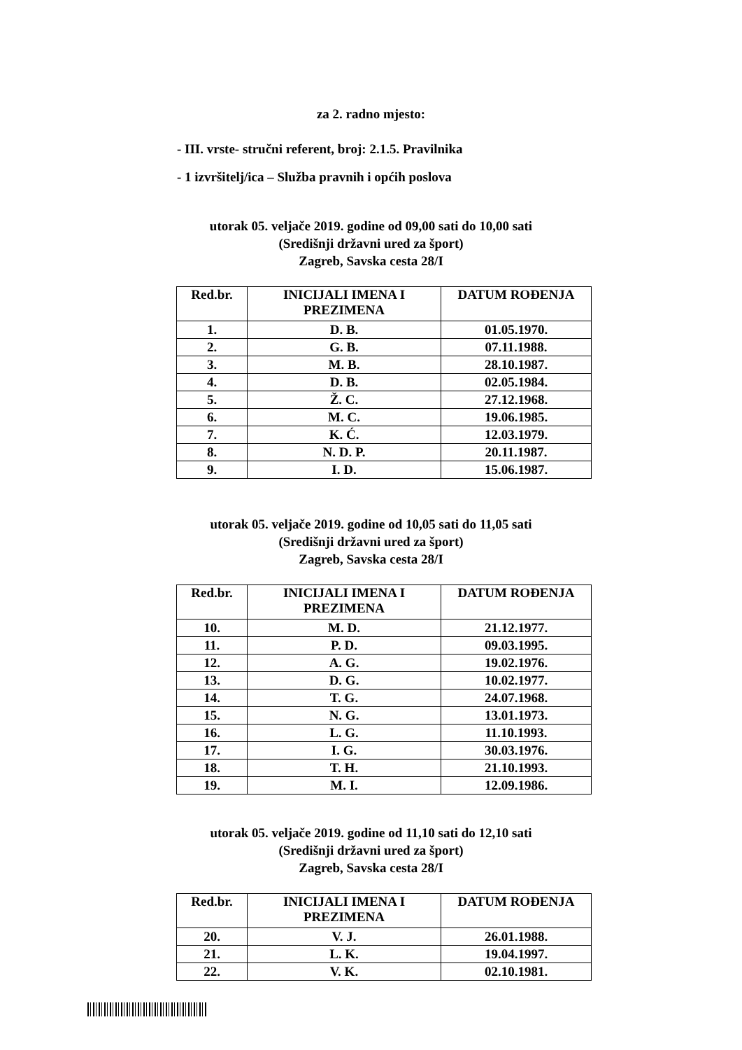za 2. radno mjesto:
- III. vrste- stručni referent, broj: 2.1.5. Pravilnika
- 1 izvršitelj/ica – Služba pravnih i općih poslova
utorak 05. veljače 2019. godine od 09,00 sati do 10,00 sati
(Središnji državni ured za šport)
Zagreb, Savska cesta 28/I
| Red.br. | INICIJALI IMENA I PREZIMENA | DATUM ROĐENJA |
| --- | --- | --- |
| 1. | D. B. | 01.05.1970. |
| 2. | G. B. | 07.11.1988. |
| 3. | M. B. | 28.10.1987. |
| 4. | D. B. | 02.05.1984. |
| 5. | Ž. C. | 27.12.1968. |
| 6. | M. C. | 19.06.1985. |
| 7. | K. Ć. | 12.03.1979. |
| 8. | N. D. P. | 20.11.1987. |
| 9. | I. D. | 15.06.1987. |
utorak 05. veljače 2019. godine od 10,05 sati do 11,05 sati
(Središnji državni ured za šport)
Zagreb, Savska cesta 28/I
| Red.br. | INICIJALI IMENA I PREZIMENA | DATUM ROĐENJA |
| --- | --- | --- |
| 10. | M. D. | 21.12.1977. |
| 11. | P. D. | 09.03.1995. |
| 12. | A. G. | 19.02.1976. |
| 13. | D. G. | 10.02.1977. |
| 14. | T. G. | 24.07.1968. |
| 15. | N. G. | 13.01.1973. |
| 16. | L. G. | 11.10.1993. |
| 17. | I. G. | 30.03.1976. |
| 18. | T. H. | 21.10.1993. |
| 19. | M. I. | 12.09.1986. |
utorak 05. veljače 2019. godine od 11,10 sati do 12,10 sati
(Središnji državni ured za šport)
Zagreb, Savska cesta 28/I
| Red.br. | INICIJALI IMENA I PREZIMENA | DATUM ROĐENJA |
| --- | --- | --- |
| 20. | V. J. | 26.01.1988. |
| 21. | L. K. | 19.04.1997. |
| 22. | V. K. | 02.10.1981. |